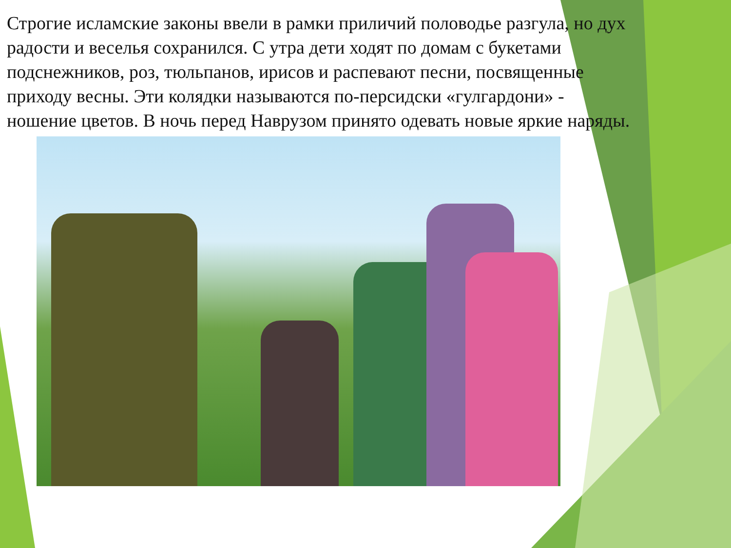Строгие исламские законы ввели в рамки приличий половодье разгула, но дух радости и веселья сохранился. С утра дети ходят по домам с букетами подснежников, роз, тюльпанов, ирисов и распевают песни, посвященные приходу весны. Эти колядки называются по-персидски «гулгардони» - ношение цветов. В ночь перед Наврузом принято одевать новые яркие наряды.